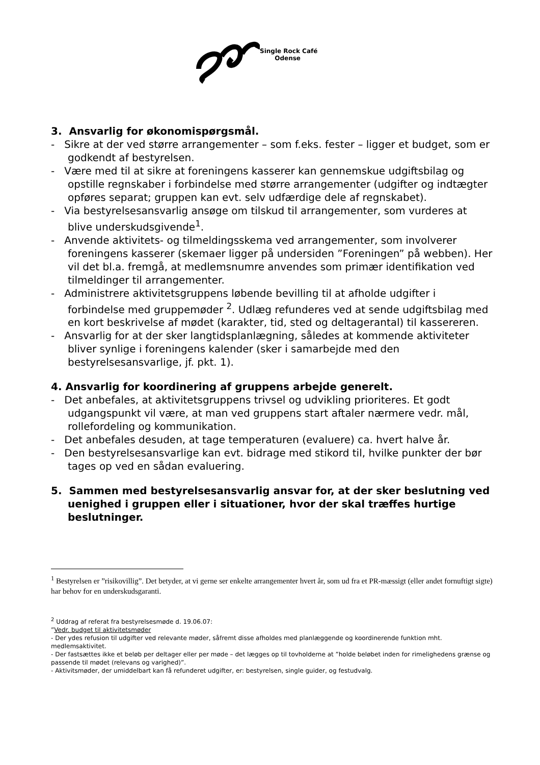Single Rock Café
Odense
3. Ansvarlig for økonomispørgsmål.
- Sikre at der ved større arrangementer – som f.eks. fester – ligger et budget, som er godkendt af bestyrelsen.
- Være med til at sikre at foreningens kasserer kan gennemskue udgiftsbilag og opstille regnskaber i forbindelse med større arrangementer (udgifter og indtægter opføres separat; gruppen kan evt. selv udfærdige dele af regnskabet).
- Via bestyrelsesansvarlig ansøge om tilskud til arrangementer, som vurderes at blive underskudsgivende<sup>1</sup>.
- Anvende aktivitets- og tilmeldingsskema ved arrangementer, som involverer foreningens kasserer (skemaer ligger på undersiden ”Foreningen” på webben). Her vil det bl.a. fremgå, at medlemsnumre anvendes som primær identifikation ved tilmeldinger til arrangementer.
- Administrere aktivitetsgruppens løbende bevilling til at afholde udgifter i forbindelse med gruppemøder <sup>2</sup>. Udlæg refunderes ved at sende udgiftsbilag med en kort beskrivelse af mødet (karakter, tid, sted og deltagerantal) til kassereren.
- Ansvarlig for at der sker langtidsplanlægning, således at kommende aktiviteter bliver synlige i foreningens kalender (sker i samarbejde med den bestyrelsesansvarlige, jf. pkt. 1).
4. Ansvarlig for koordinering af gruppens arbejde generelt.
- Det anbefales, at aktivitetsgruppens trivsel og udvikling prioriteres. Et godt udgangspunkt vil være, at man ved gruppens start aftaler nærmere vedr. mål, rollefordeling og kommunikation.
- Det anbefales desuden, at tage temperaturen (evaluere) ca. hvert halve år.
- Den bestyrelsesansvarlige kan evt. bidrage med stikord til, hvilke punkter der bør tages op ved en sådan evaluering.
5. Sammen med bestyrelsesansvarlig ansvar for, at der sker beslutning ved uenighed i gruppen eller i situationer, hvor der skal træffes hurtige beslutninger.
<sup>1</sup> Bestyrelsen er ”risikovillig”. Det betyder, at vi gerne ser enkelte arrangementer hvert år, som ud fra et PR-mæssigt (eller andet fornuftigt sigte) har behov for en underskudsgaranti.
<sup>2</sup> Uddrag af referat fra bestyrelsesmøde d. 19.06.07:
”Vedr. budget til aktivitetsmøder
- Der ydes refusion til udgifter ved relevante møder, såfremt disse afholdes med planlæggende og koordinerende funktion mht. medlemsaktivitet.
- Der fastsættes ikke et beløb per deltager eller per møde – det lægges op til tovholderne at ”holde beløbet inden for rimelighedens grænse og passende til mødet (relevans og varighed)”.
- Aktivitsmøder, der umiddelbart kan få refunderet udgifter, er: bestyrelsen, single guider, og festudvalg.